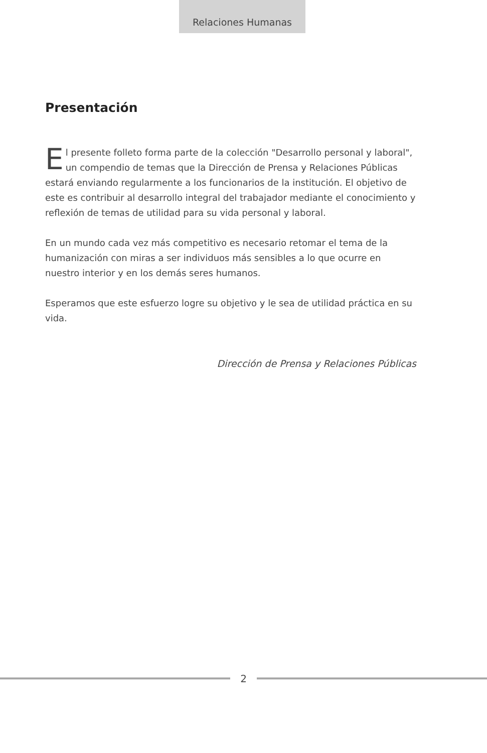Relaciones Humanas
Presentación
El presente folleto forma parte de la colección "Desarrollo personal y laboral", un compendio de temas que la Dirección de Prensa y Relaciones Públicas estará enviando regularmente a los funcionarios de la institución. El objetivo de este es contribuir al desarrollo integral del trabajador mediante el conocimiento y reflexión de temas de utilidad para su vida personal y laboral.
En un mundo cada vez más competitivo es necesario retomar el tema de la humanización con miras a ser individuos más sensibles a lo que ocurre en nuestro interior y en los demás seres humanos.
Esperamos que este esfuerzo logre su objetivo y le sea de utilidad práctica en su vida.
Dirección de Prensa y Relaciones Públicas
2